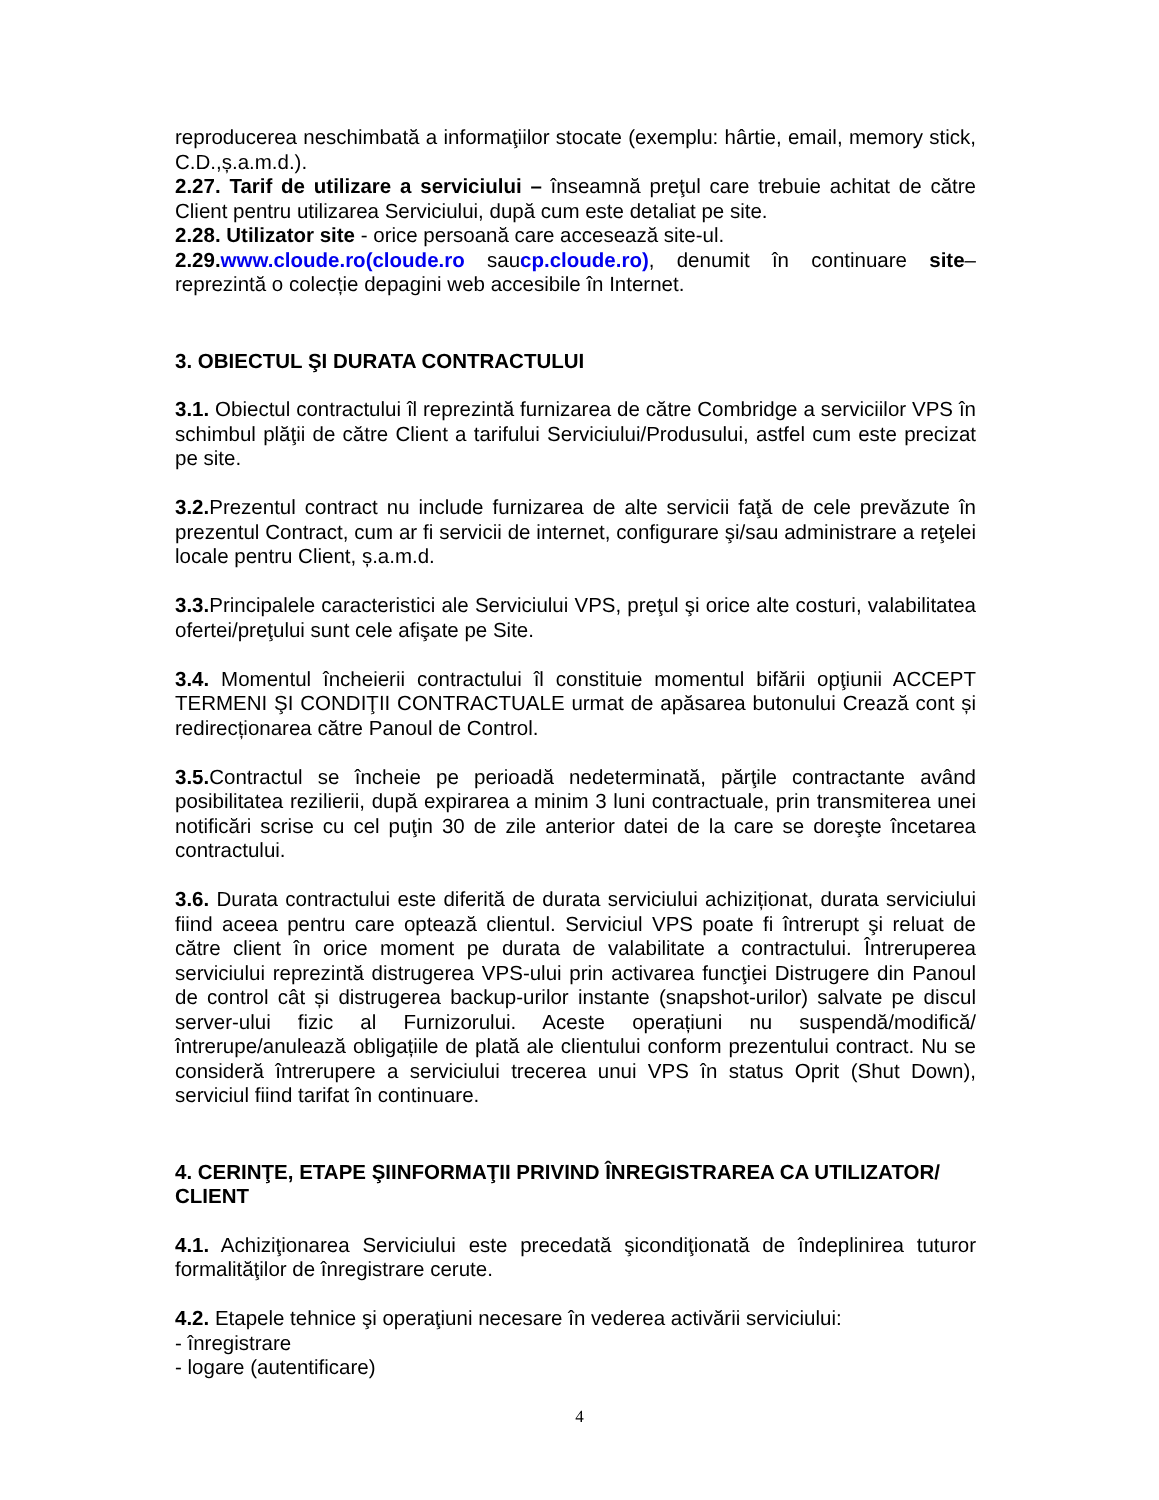reproducerea neschimbată a informaţiilor stocate (exemplu: hârtie, email, memory stick, C.D.,ș.a.m.d.).
2.27. Tarif de utilizare a serviciului – înseamnă preţul care trebuie achitat de către Client pentru utilizarea Serviciului, după cum este detaliat pe site.
2.28. Utilizator site - orice persoană care accesează site-ul.
2.29. www.cloude.ro(cloude.ro saucp.cloude.ro), denumit în continuare site– reprezintă o colecție depagini web accesibile în Internet.
3. OBIECTUL ŞI DURATA CONTRACTULUI
3.1. Obiectul contractului îl reprezintă furnizarea de către Combridge a serviciilor VPS în schimbul plăţii de către Client a tarifului Serviciului/Produsului, astfel cum este precizat pe site.
3.2. Prezentul contract nu include furnizarea de alte servicii faţă de cele prevăzute în prezentul Contract, cum ar fi servicii de internet, configurare şi/sau administrare a reţelei locale pentru Client, ș.a.m.d.
3.3. Principalele caracteristici ale Serviciului VPS, preţul şi orice alte costuri, valabilitatea ofertei/preţului sunt cele afişate pe Site.
3.4. Momentul încheierii contractului îl constituie momentul bifării opţiunii ACCEPT TERMENI ŞI CONDIŢII CONTRACTUALE urmat de apăsarea butonului Crează cont și redirecționarea către Panoul de Control.
3.5. Contractul se încheie pe perioadă nedeterminată, părţile contractante având posibilitatea rezilierii, după expirarea a minim 3 luni contractuale, prin transmiterea unei notificări scrise cu cel puţin 30 de zile anterior datei de la care se doreşte încetarea contractului.
3.6. Durata contractului este diferită de durata serviciului achiziționat, durata serviciului fiind aceea pentru care optează clientul. Serviciul VPS poate fi întrerupt şi reluat de către client în orice moment pe durata de valabilitate a contractului. Întreruperea serviciului reprezintă distrugerea VPS-ului prin activarea funcţiei Distrugere din Panoul de control cât și distrugerea backup-urilor instante (snapshot-urilor) salvate pe discul server-ului fizic al Furnizorului. Aceste operațiuni nu suspendă/modifică/întrerupe/anulează obligațiile de plată ale clientului conform prezentului contract. Nu se consideră întrerupere a serviciului trecerea unui VPS în status Oprit (Shut Down), serviciul fiind tarifat în continuare.
4. CERINŢE, ETAPE ŞIINFORMAŢII PRIVIND ÎNREGISTRAREA CA UTILIZATOR/ CLIENT
4.1. Achiziţionarea Serviciului este precedată şicondiţionată de îndeplinirea tuturor formalităţilor de înregistrare cerute.
4.2. Etapele tehnice şi operaţiuni necesare în vederea activării serviciului:
- înregistrare
- logare (autentificare)
4